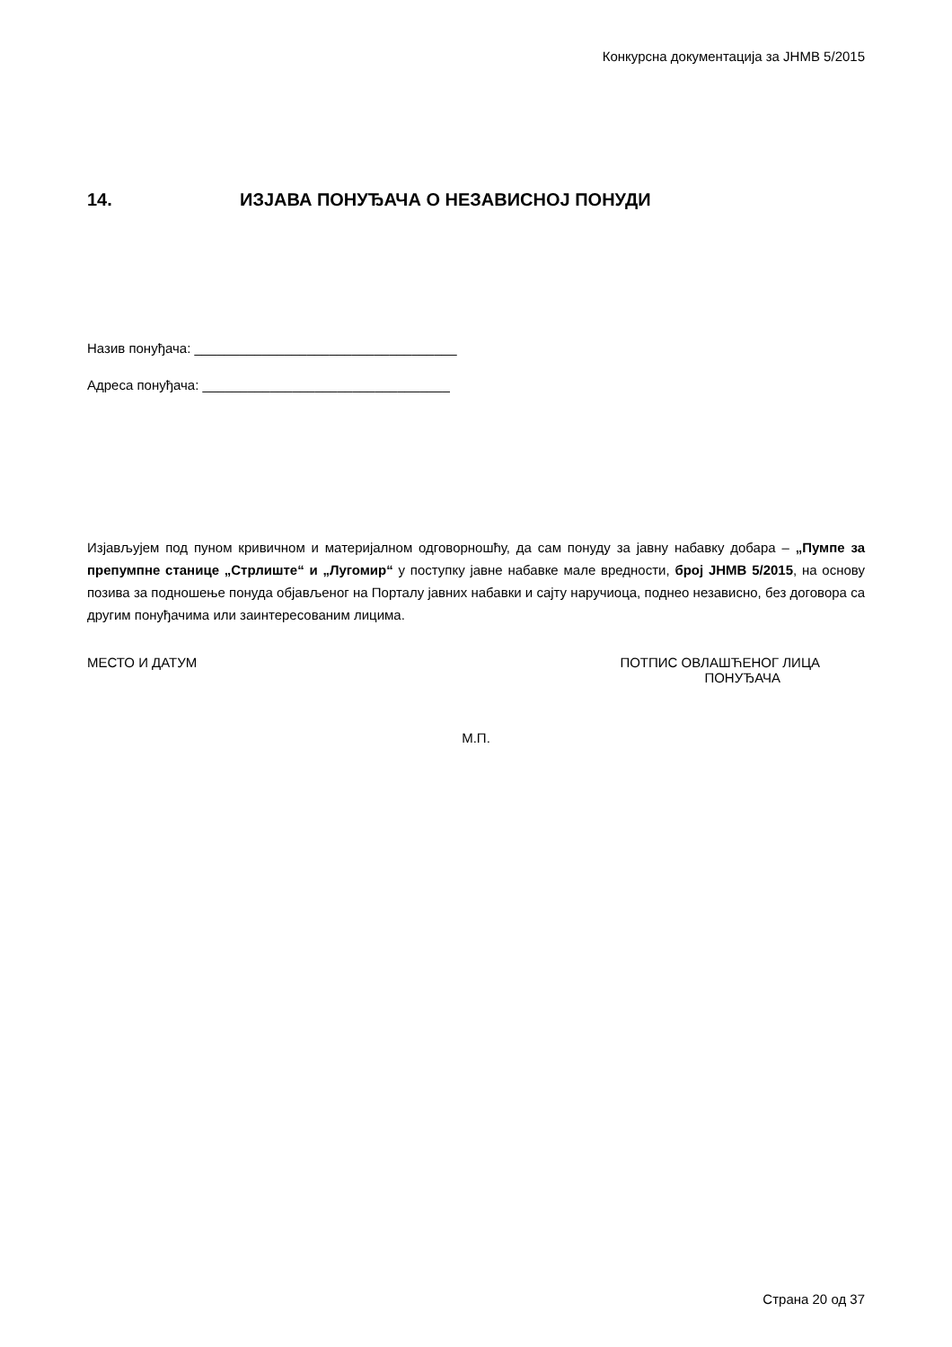Конкурсна документација за ЈНМВ 5/2015
14. ИЗЈАВА ПОНУЂАЧА О НЕЗАВИСНОЈ ПОНУДИ
Назив понуђача: ___________________________________
Адреса понуђача: _________________________________
Изјављујем под пуном кривичном и материјалном одговорношћу, да сам понуду за јавну набавку добара – „Пумпе за препумпне станице „Стрлиште“ и „Лугомир“ у поступку јавне набавке мале вредности, број ЈНМВ 5/2015, на основу позива за подношење понуда објављеног на Порталу јавних набавки и сајту наручиоца, поднео независно, без договора са другим понуђачима или заинтересованим лицима.
МЕСТО И ДАТУМ ПОТПИС ОВЛАШЋЕНОГ ЛИЦА
ПОНУЂАЧА
М.П.
Страна 20 од 37